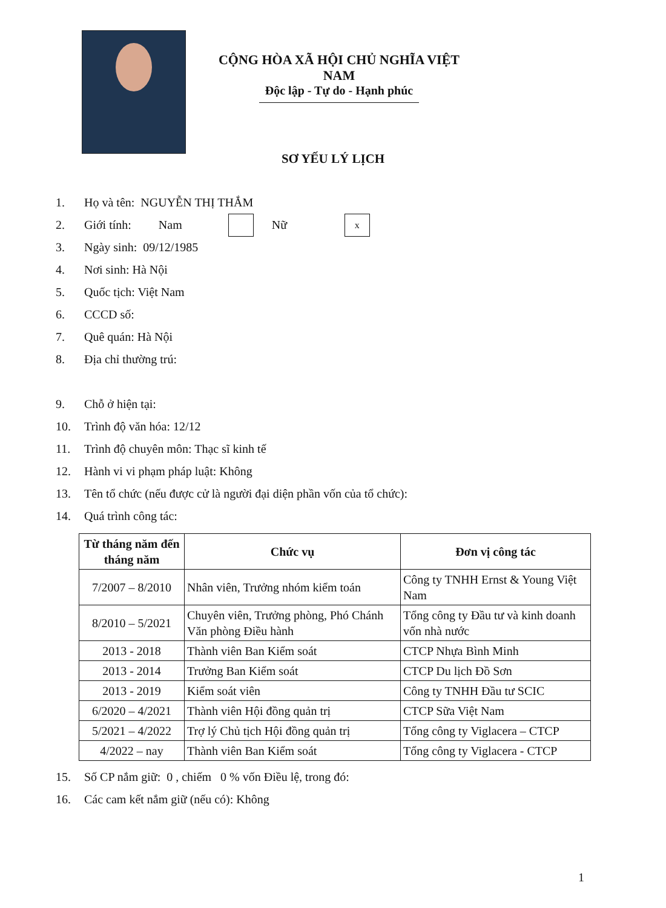CỘNG HÒA XÃ HỘI CHỦ NGHĨA VIỆT NAM
Độc lập - Tự do - Hạnh phúc
SƠ YẾU LÝ LỊCH
1. Họ và tên: NGUYỄN THỊ THẮM
2. Giới tính: Nam Nữ x
3. Ngày sinh: 09/12/1985
4. Nơi sinh: Hà Nội
5. Quốc tịch: Việt Nam
6. CCCD số:
7. Quê quán: Hà Nội
8. Địa chỉ thường trú:
9. Chỗ ở hiện tại:
10. Trình độ văn hóa: 12/12
11. Trình độ chuyên môn: Thạc sĩ kinh tế
12. Hành vi vi phạm pháp luật: Không
13. Tên tổ chức (nếu được cử là người đại diện phần vốn của tổ chức):
14. Quá trình công tác:
| Từ tháng năm đến tháng năm | Chức vụ | Đơn vị công tác |
| --- | --- | --- |
| 7/2007 – 8/2010 | Nhân viên, Trưởng nhóm kiểm toán | Công ty TNHH Ernst & Young Việt Nam |
| 8/2010 – 5/2021 | Chuyên viên, Trưởng phòng, Phó Chánh Văn phòng Điều hành | Tổng công ty Đầu tư và kinh doanh vốn nhà nước |
| 2013 - 2018 | Thành viên Ban Kiểm soát | CTCP Nhựa Bình Minh |
| 2013 - 2014 | Trưởng Ban Kiểm soát | CTCP Du lịch Đồ Sơn |
| 2013 - 2019 | Kiểm soát viên | Công ty TNHH Đầu tư SCIC |
| 6/2020 – 4/2021 | Thành viên Hội đồng quản trị | CTCP Sữa Việt Nam |
| 5/2021 – 4/2022 | Trợ lý Chủ tịch Hội đồng quản trị | Tổng công ty Viglacera – CTCP |
| 4/2022 – nay | Thành viên Ban Kiểm soát | Tổng công ty Viglacera - CTCP |
15. Số CP nắm giữ: 0 , chiếm 0 % vốn Điều lệ, trong đó:
16. Các cam kết nắm giữ (nếu có): Không
1